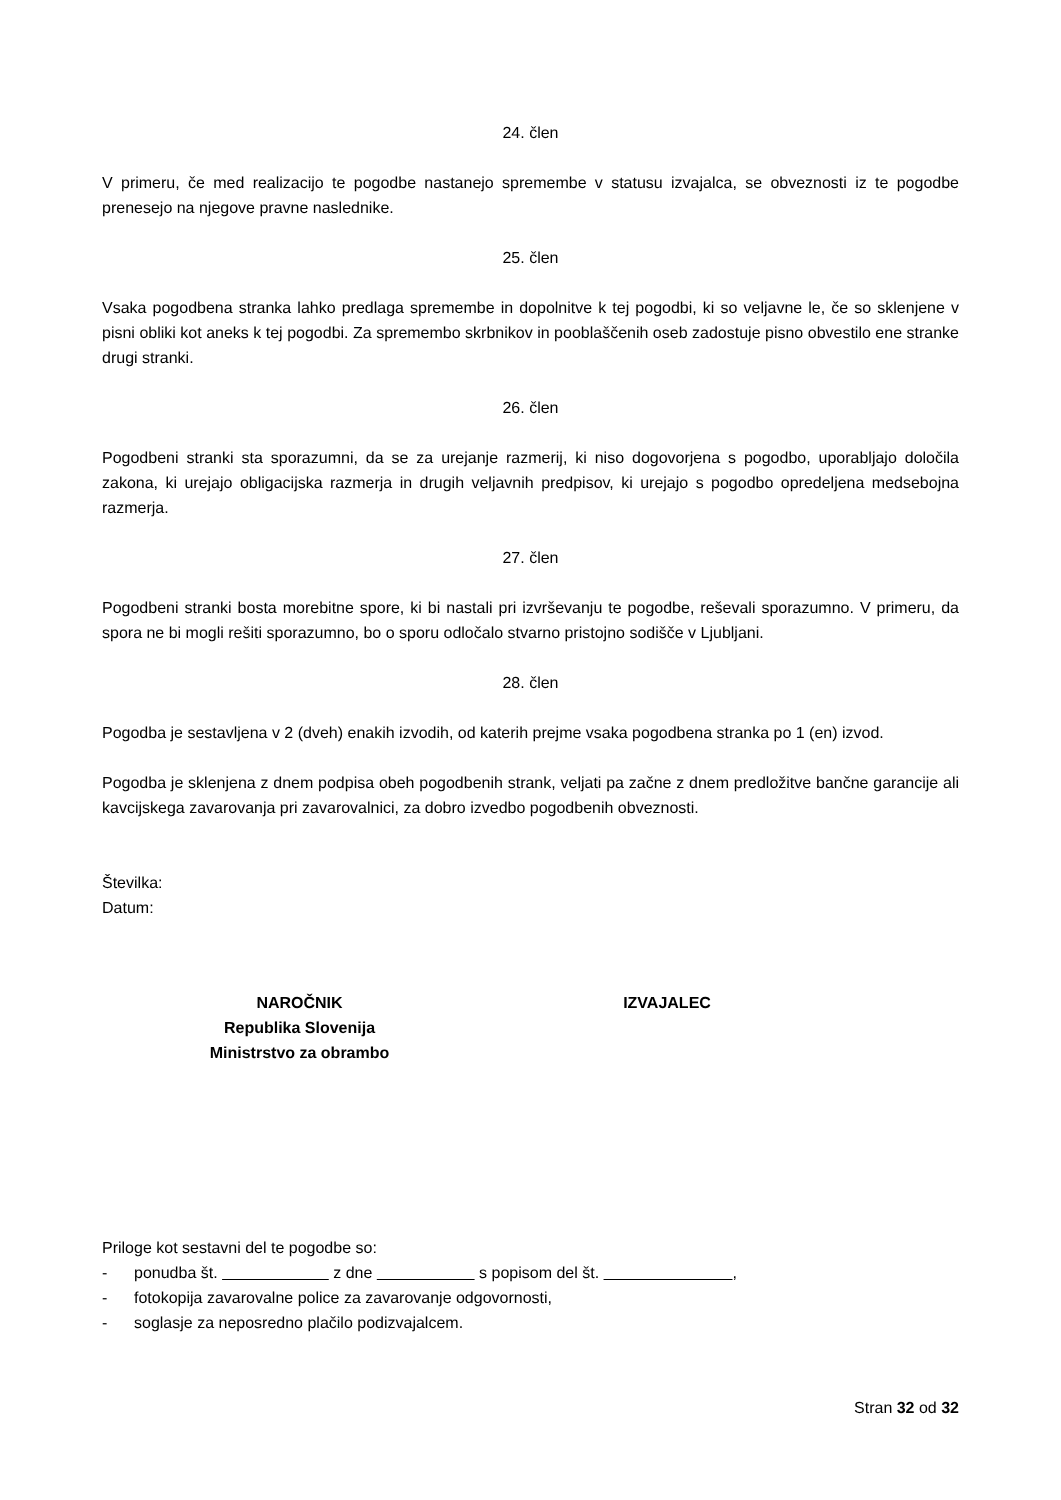24. člen
V primeru, če med realizacijo te pogodbe nastanejo spremembe v statusu izvajalca, se obveznosti iz te pogodbe prenesejo na njegove pravne naslednike.
25. člen
Vsaka pogodbena stranka lahko predlaga spremembe in dopolnitve k tej pogodbi, ki so veljavne le, če so sklenjene v pisni obliki kot aneks k tej pogodbi. Za spremembo skrbnikov in pooblaščenih oseb zadostuje pisno obvestilo ene stranke drugi stranki.
26. člen
Pogodbeni stranki sta sporazumni, da se za urejanje razmerij, ki niso dogovorjena s pogodbo, uporabljajo določila zakona, ki urejajo obligacijska razmerja in drugih veljavnih predpisov, ki urejajo s pogodbo opredeljena medsebojna razmerja.
27. člen
Pogodbeni stranki bosta morebitne spore, ki bi nastali pri izvrševanju te pogodbe, reševali sporazumno. V primeru, da spora ne bi mogli rešiti sporazumno, bo o sporu odločalo stvarno pristojno sodišče v Ljubljani.
28. člen
Pogodba je sestavljena v 2 (dveh) enakih izvodih, od katerih prejme vsaka pogodbena stranka po 1 (en) izvod.
Pogodba je sklenjena z dnem podpisa obeh pogodbenih strank, veljati pa začne z dnem predložitve bančne garancije ali kavcijskega zavarovanja pri zavarovalnici, za dobro izvedbo pogodbenih obveznosti.
Številka:
Datum:
NAROČNIK
Republika Slovenija
Ministrstvo za obrambo
IZVAJALEC
Priloge kot sestavni del te pogodbe so:
- ponudba št. z dne s popisom del št. ,
- fotokopija zavarovalne police za zavarovanje odgovornosti,
- soglasje za neposredno plačilo podizvajalcem.
Stran 32 od 32